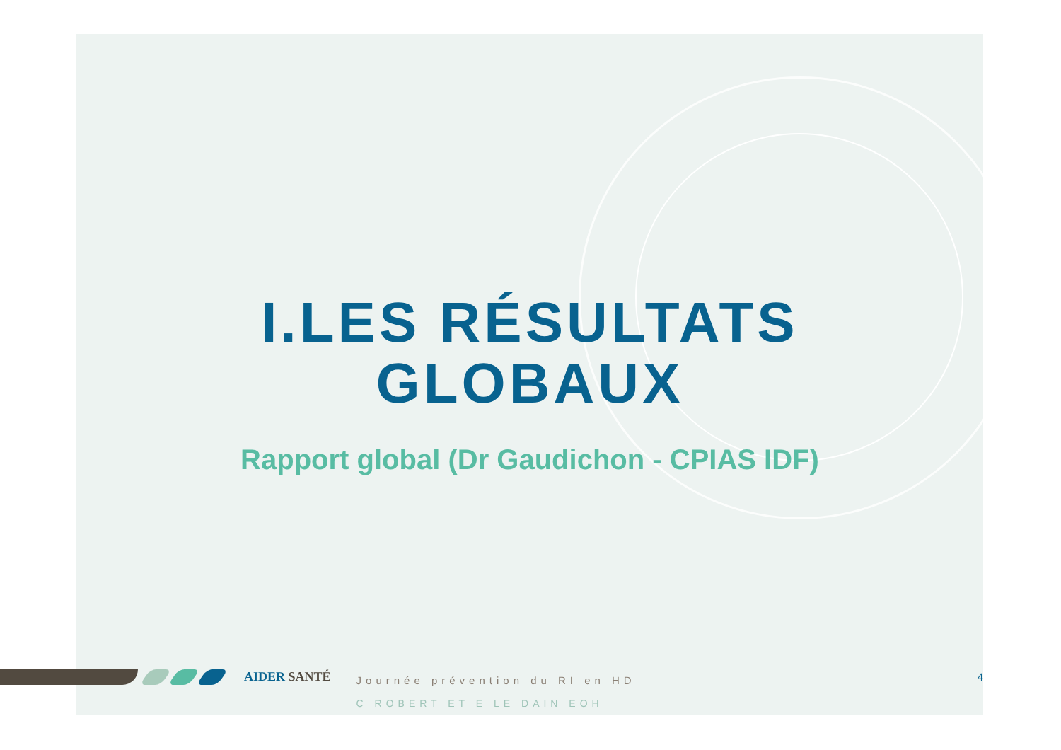I.LES RÉSULTATS
GLOBAUX
Rapport global (Dr Gaudichon - CPIAS IDF)
AIDER SANTÉ
Journée prévention du RI en HD
C ROBERT ET E LE DAIN EOH
4